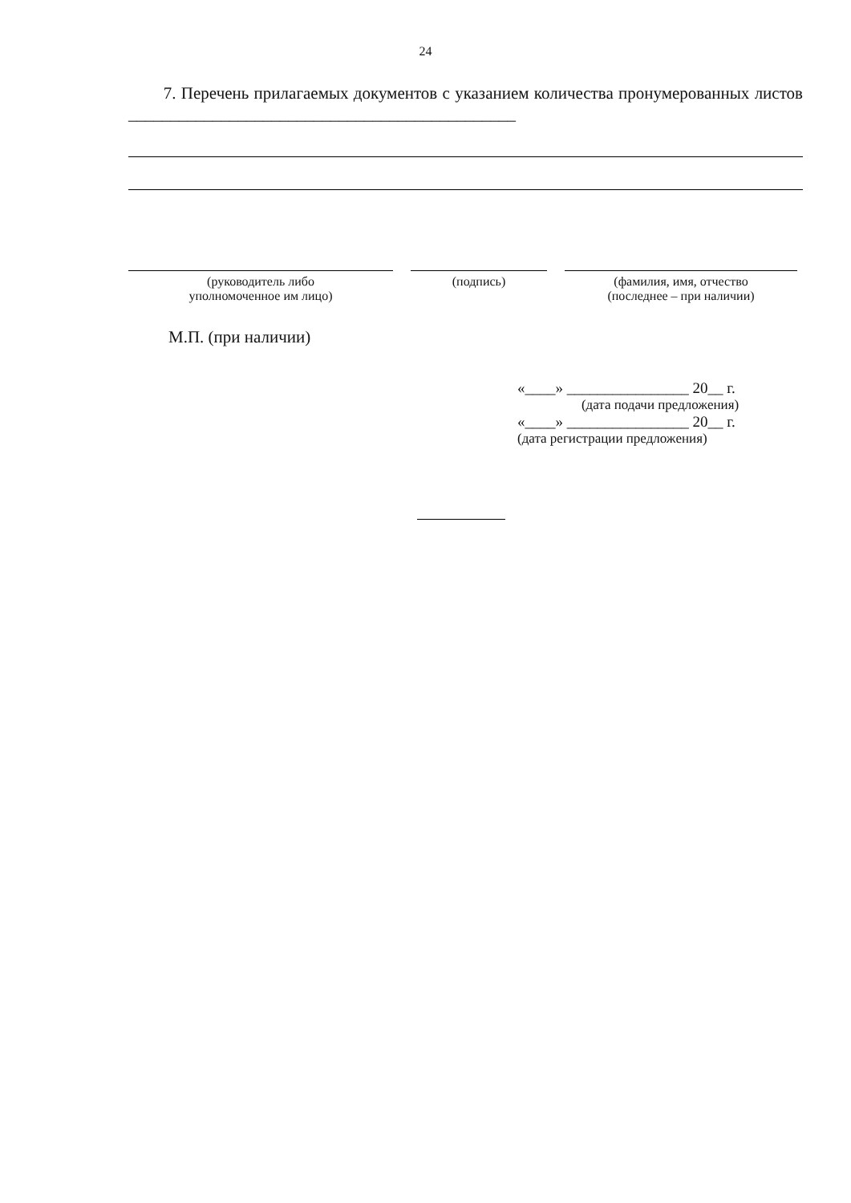24
7. Перечень прилагаемых документов с указанием количества пронумерованных листов ______________________________________________
(руководитель либо
уполномоченное им лицо)
(подпись) (фамилия, имя, отчество
(последнее – при наличии)
М.П. (при наличии)
«____» ________________ 20__ г.
(дата подачи предложения)
«____» ________________ 20__ г.
(дата регистрации предложения)